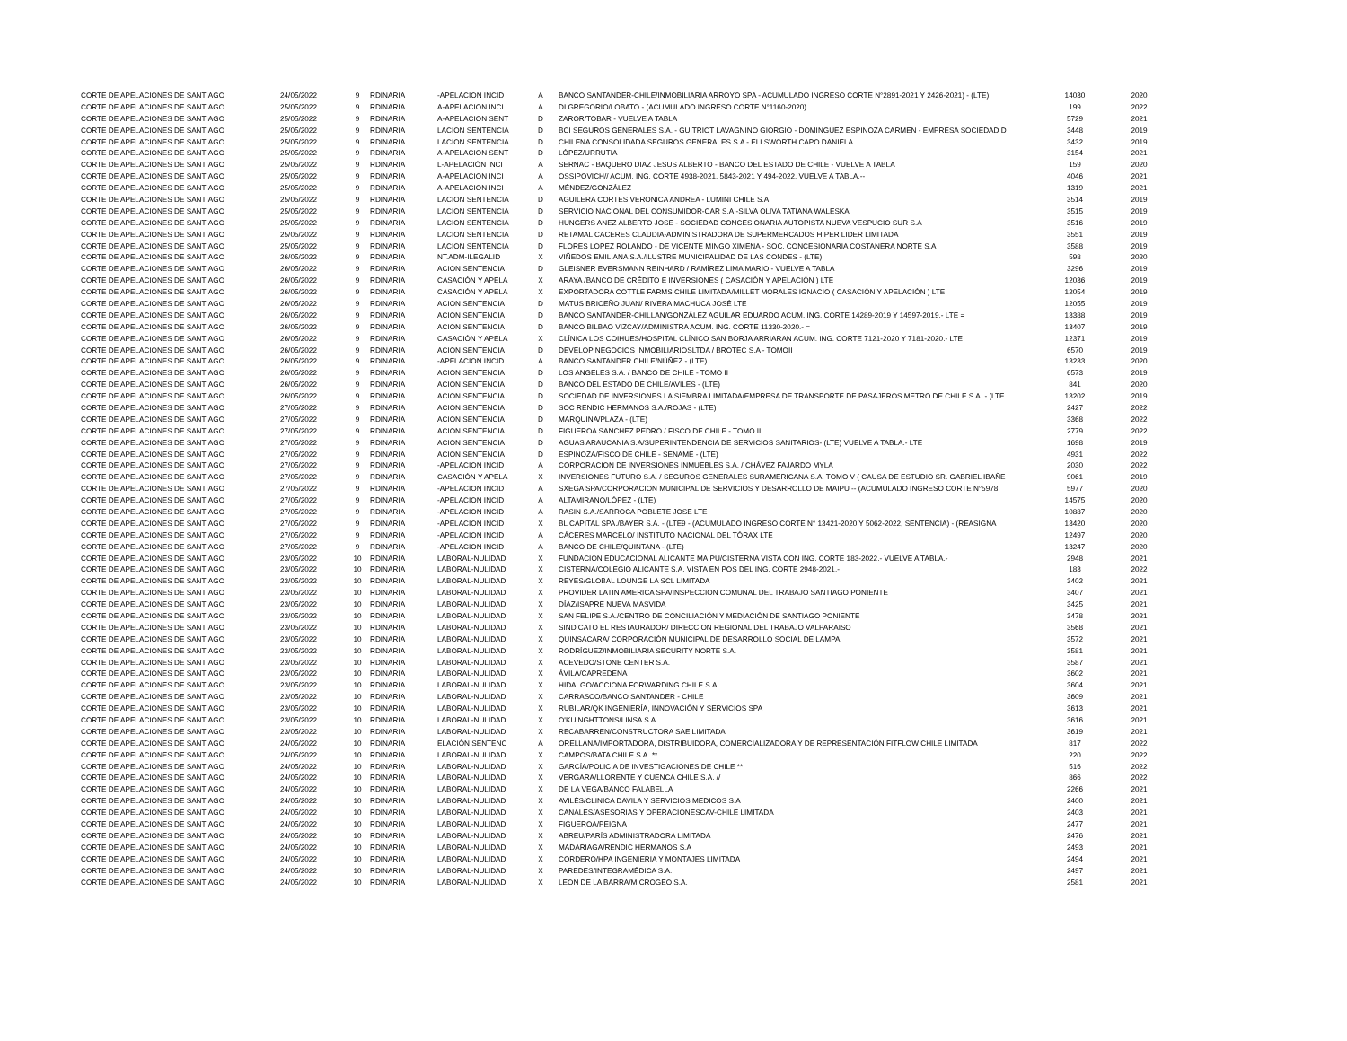| CORTE DE APELACIONES DE SANTIAGO | 24/05/2022 | 9 | RDINARIA | -APELACION INCID | A | BANCO SANTANDER-CHILE/INMOBILIARIA ARROYO SPA - ACUMULADO INGRESO CORTE N°2891-2021 Y 2426-2021) - (LTE) | 14030 | 2020 |
| CORTE DE APELACIONES DE SANTIAGO | 25/05/2022 | 9 | RDINARIA | A-APELACION INCI | A | DI GREGORIO/LOBATO - (ACUMULADO INGRESO CORTE N°1160-2020) | 199 | 2022 |
| CORTE DE APELACIONES DE SANTIAGO | 25/05/2022 | 9 | RDINARIA | A-APELACION SENT | D | ZAROR/TOBAR - VUELVE A TABLA | 5729 | 2021 |
| CORTE DE APELACIONES DE SANTIAGO | 25/05/2022 | 9 | RDINARIA | LACION SENTENCIA | D | BCI SEGUROS GENERALES S.A. - GUITRIOT LAVAGNINO GIORGIO - DOMINGUEZ ESPINOZA CARMEN - EMPRESA SOCIEDAD D | 3448 | 2019 |
| CORTE DE APELACIONES DE SANTIAGO | 25/05/2022 | 9 | RDINARIA | LACION SENTENCIA | D | CHILENA CONSOLIDADA SEGUROS GENERALES S.A - ELLSWORTH CAPO DANIELA | 3432 | 2019 |
| CORTE DE APELACIONES DE SANTIAGO | 25/05/2022 | 9 | RDINARIA | A-APELACION SENT | D | LÓPEZ/URRUTIA | 3154 | 2021 |
| CORTE DE APELACIONES DE SANTIAGO | 25/05/2022 | 9 | RDINARIA | L-APELACIÓN INCI | A | SERNAC - BAQUERO DIAZ JESUS ALBERTO - BANCO DEL ESTADO DE CHILE - VUELVE A TABLA | 159 | 2020 |
| CORTE DE APELACIONES DE SANTIAGO | 25/05/2022 | 9 | RDINARIA | A-APELACION INCI | A | OSSIPOVICH// ACUM. ING. CORTE 4938-2021, 5843-2021 Y 494-2022. VUELVE A TABLA.-- | 4046 | 2021 |
| CORTE DE APELACIONES DE SANTIAGO | 25/05/2022 | 9 | RDINARIA | A-APELACION INCI | A | MÉNDEZ/GONZÁLEZ | 1319 | 2021 |
| CORTE DE APELACIONES DE SANTIAGO | 25/05/2022 | 9 | RDINARIA | LACION SENTENCIA | D | AGUILERA CORTES VERONICA ANDREA - LUMINI CHILE S.A | 3514 | 2019 |
| CORTE DE APELACIONES DE SANTIAGO | 25/05/2022 | 9 | RDINARIA | LACION SENTENCIA | D | SERVICIO NACIONAL DEL CONSUMIDOR-CAR S.A.-SILVA OLIVA TATIANA WALESKA | 3515 | 2019 |
| CORTE DE APELACIONES DE SANTIAGO | 25/05/2022 | 9 | RDINARIA | LACION SENTENCIA | D | HUNGERS ANEZ ALBERTO JOSE - SOCIEDAD CONCESIONARIA AUTOPISTA NUEVA VESPUCIO SUR S.A | 3516 | 2019 |
| CORTE DE APELACIONES DE SANTIAGO | 25/05/2022 | 9 | RDINARIA | LACION SENTENCIA | D | RETAMAL CACERES CLAUDIA-ADMINISTRADORA DE SUPERMERCADOS HIPER LIDER LIMITADA | 3551 | 2019 |
| CORTE DE APELACIONES DE SANTIAGO | 25/05/2022 | 9 | RDINARIA | LACION SENTENCIA | D | FLORES LOPEZ ROLANDO - DE VICENTE MINGO XIMENA - SOC. CONCESIONARIA COSTANERA NORTE S.A | 3588 | 2019 |
| CORTE DE APELACIONES DE SANTIAGO | 26/05/2022 | 9 | RDINARIA | NT.ADM-ILEGALID | X | VIÑEDOS EMILIANA S.A./ILUSTRE MUNICIPALIDAD DE LAS CONDES - (LTE) | 598 | 2020 |
| CORTE DE APELACIONES DE SANTIAGO | 26/05/2022 | 9 | RDINARIA | ACION SENTENCIA | D | GLEISNER EVERSMANN REINHARD / RAMÍREZ LIMA MARIO - VUELVE A TABLA | 3296 | 2019 |
| CORTE DE APELACIONES DE SANTIAGO | 26/05/2022 | 9 | RDINARIA | CASACIÓN Y APELA | X | ARAYA /BANCO DE CRÉDITO E INVERSIONES ( CASACIÓN Y APELACIÓN ) LTE | 12036 | 2019 |
| CORTE DE APELACIONES DE SANTIAGO | 26/05/2022 | 9 | RDINARIA | CASACIÓN Y APELA | X | EXPORTADORA COTTLE FARMS CHILE LIMITADA/MILLET MORALES IGNACIO ( CASACIÓN Y APELACIÓN ) LTE | 12054 | 2019 |
| CORTE DE APELACIONES DE SANTIAGO | 26/05/2022 | 9 | RDINARIA | ACION SENTENCIA | D | MATUS BRICEÑO JUAN/ RIVERA MACHUCA JOSÉ LTE | 12055 | 2019 |
| CORTE DE APELACIONES DE SANTIAGO | 26/05/2022 | 9 | RDINARIA | ACION SENTENCIA | D | BANCO SANTANDER-CHILLAN/GONZÁLEZ AGUILAR EDUARDO ACUM. ING. CORTE 14289-2019 Y 14597-2019.- LTE = | 13388 | 2019 |
| CORTE DE APELACIONES DE SANTIAGO | 26/05/2022 | 9 | RDINARIA | ACION SENTENCIA | D | BANCO BILBAO VIZCAY/ADMINISTRA ACUM. ING. CORTE 11330-2020.- = | 13407 | 2019 |
| CORTE DE APELACIONES DE SANTIAGO | 26/05/2022 | 9 | RDINARIA | CASACIÓN Y APELA | X | CLÍNICA LOS COIHUES/HOSPITAL CLÍNICO SAN BORJA ARRIARAN ACUM. ING. CORTE 7121-2020 Y 7181-2020.- LTE | 12371 | 2019 |
| CORTE DE APELACIONES DE SANTIAGO | 26/05/2022 | 9 | RDINARIA | ACION SENTENCIA | D | DEVELOP NEGOCIOS INMOBILIARIOSLTDA / BROTEC S.A - TOMOII | 6570 | 2019 |
| CORTE DE APELACIONES DE SANTIAGO | 26/05/2022 | 9 | RDINARIA | -APELACION INCID | A | BANCO SANTANDER CHILE/NÚÑEZ - (LTE) | 13233 | 2020 |
| CORTE DE APELACIONES DE SANTIAGO | 26/05/2022 | 9 | RDINARIA | ACION SENTENCIA | D | LOS ANGELES S.A. / BANCO DE CHILE - TOMO II | 6573 | 2019 |
| CORTE DE APELACIONES DE SANTIAGO | 26/05/2022 | 9 | RDINARIA | ACION SENTENCIA | D | BANCO DEL ESTADO DE CHILE/AVILÉS - (LTE) | 841 | 2020 |
| CORTE DE APELACIONES DE SANTIAGO | 26/05/2022 | 9 | RDINARIA | ACION SENTENCIA | D | SOCIEDAD DE INVERSIONES LA SIEMBRA LIMITADA/EMPRESA DE TRANSPORTE DE PASAJEROS METRO DE CHILE S.A. - (LTE | 13202 | 2019 |
| CORTE DE APELACIONES DE SANTIAGO | 27/05/2022 | 9 | RDINARIA | ACION SENTENCIA | D | SOC RENDIC HERMANOS S.A./ROJAS - (LTE) | 2427 | 2022 |
| CORTE DE APELACIONES DE SANTIAGO | 27/05/2022 | 9 | RDINARIA | ACION SENTENCIA | D | MARQUINA/PLAZA - (LTE) | 3368 | 2022 |
| CORTE DE APELACIONES DE SANTIAGO | 27/05/2022 | 9 | RDINARIA | ACION SENTENCIA | D | FIGUEROA SANCHEZ PEDRO / FISCO DE CHILE - TOMO II | 2779 | 2022 |
| CORTE DE APELACIONES DE SANTIAGO | 27/05/2022 | 9 | RDINARIA | ACION SENTENCIA | D | AGUAS ARAUCANIA S.A/SUPERINTENDENCIA DE SERVICIOS SANITARIOS- (LTE) VUELVE A TABLA.- LTE | 1698 | 2019 |
| CORTE DE APELACIONES DE SANTIAGO | 27/05/2022 | 9 | RDINARIA | ACION SENTENCIA | D | ESPINOZA/FISCO DE CHILE - SENAME - (LTE) | 4931 | 2022 |
| CORTE DE APELACIONES DE SANTIAGO | 27/05/2022 | 9 | RDINARIA | -APELACION INCID | A | CORPORACION DE INVERSIONES INMUEBLES S.A. / CHÁVEZ FAJARDO MYLA | 2030 | 2022 |
| CORTE DE APELACIONES DE SANTIAGO | 27/05/2022 | 9 | RDINARIA | CASACIÓN Y APELA | X | INVERSIONES FUTURO S.A. / SEGUROS GENERALES SURAMERICANA S.A. TOMO V ( CAUSA DE ESTUDIO SR. GABRIEL IBAÑE | 9061 | 2019 |
| CORTE DE APELACIONES DE SANTIAGO | 27/05/2022 | 9 | RDINARIA | -APELACION INCID | A | SXEGA SPA/CORPORACION MUNICIPAL DE SERVICIOS Y DESARROLLO DE MAIPU -- (ACUMULADO INGRESO CORTE N°5978, | 5977 | 2020 |
| CORTE DE APELACIONES DE SANTIAGO | 27/05/2022 | 9 | RDINARIA | -APELACION INCID | A | ALTAMIRANO/LÓPEZ - (LTE) | 14575 | 2020 |
| CORTE DE APELACIONES DE SANTIAGO | 27/05/2022 | 9 | RDINARIA | -APELACION INCID | A | RASIN S.A./SARROCA POBLETE JOSE LTE | 10887 | 2020 |
| CORTE DE APELACIONES DE SANTIAGO | 27/05/2022 | 9 | RDINARIA | -APELACION INCID | X | BL CAPITAL SPA./BAYER S.A. - (LTE9 - (ACUMULADO INGRESO CORTE N° 13421-2020 Y 5062-2022, SENTENCIA) - (REASIGNA | 13420 | 2020 |
| CORTE DE APELACIONES DE SANTIAGO | 27/05/2022 | 9 | RDINARIA | -APELACION INCID | A | CÁCERES MARCELO/ INSTITUTO NACIONAL DEL TÓRAX LTE | 12497 | 2020 |
| CORTE DE APELACIONES DE SANTIAGO | 27/05/2022 | 9 | RDINARIA | -APELACION INCID | A | BANCO DE CHILE/QUINTANA - (LTE) | 13247 | 2020 |
| CORTE DE APELACIONES DE SANTIAGO | 23/05/2022 | 10 | RDINARIA | LABORAL-NULIDAD | X | FUNDACIÓN EDUCACIONAL ALICANTE MAIPÚ/CISTERNA VISTA CON ING. CORTE 183-2022.- VUELVE A TABLA.- | 2948 | 2021 |
| CORTE DE APELACIONES DE SANTIAGO | 23/05/2022 | 10 | RDINARIA | LABORAL-NULIDAD | X | CISTERNA/COLEGIO ALICANTE S.A. VISTA EN POS DEL ING. CORTE 2948-2021.- | 183 | 2022 |
| CORTE DE APELACIONES DE SANTIAGO | 23/05/2022 | 10 | RDINARIA | LABORAL-NULIDAD | X | REYES/GLOBAL LOUNGE LA SCL LIMITADA | 3402 | 2021 |
| CORTE DE APELACIONES DE SANTIAGO | 23/05/2022 | 10 | RDINARIA | LABORAL-NULIDAD | X | PROVIDER LATIN AMERICA SPA/INSPECCION COMUNAL DEL TRABAJO SANTIAGO PONIENTE | 3407 | 2021 |
| CORTE DE APELACIONES DE SANTIAGO | 23/05/2022 | 10 | RDINARIA | LABORAL-NULIDAD | X | DÍAZ/ISAPRE NUEVA MASVIDA | 3425 | 2021 |
| CORTE DE APELACIONES DE SANTIAGO | 23/05/2022 | 10 | RDINARIA | LABORAL-NULIDAD | X | SAN FELIPE S.A./CENTRO DE CONCILIACIÓN Y MEDIACIÓN DE SANTIAGO PONIENTE | 3478 | 2021 |
| CORTE DE APELACIONES DE SANTIAGO | 23/05/2022 | 10 | RDINARIA | LABORAL-NULIDAD | X | SINDICATO EL RESTAURADOR/ DIRECCION REGIONAL DEL TRABAJO VALPARAISO | 3568 | 2021 |
| CORTE DE APELACIONES DE SANTIAGO | 23/05/2022 | 10 | RDINARIA | LABORAL-NULIDAD | X | QUINSACARA/ CORPORACIÓN MUNICIPAL DE DESARROLLO SOCIAL DE LAMPA | 3572 | 2021 |
| CORTE DE APELACIONES DE SANTIAGO | 23/05/2022 | 10 | RDINARIA | LABORAL-NULIDAD | X | RODRÍGUEZ/INMOBILIARIA SECURITY NORTE S.A. | 3581 | 2021 |
| CORTE DE APELACIONES DE SANTIAGO | 23/05/2022 | 10 | RDINARIA | LABORAL-NULIDAD | X | ACEVEDO/STONE CENTER S.A. | 3587 | 2021 |
| CORTE DE APELACIONES DE SANTIAGO | 23/05/2022 | 10 | RDINARIA | LABORAL-NULIDAD | X | ÁVILA/CAPREDENA | 3602 | 2021 |
| CORTE DE APELACIONES DE SANTIAGO | 23/05/2022 | 10 | RDINARIA | LABORAL-NULIDAD | X | HIDALGO/ACCIONA FORWARDING CHILE S.A. | 3604 | 2021 |
| CORTE DE APELACIONES DE SANTIAGO | 23/05/2022 | 10 | RDINARIA | LABORAL-NULIDAD | X | CARRASCO/BANCO SANTANDER - CHILE | 3609 | 2021 |
| CORTE DE APELACIONES DE SANTIAGO | 23/05/2022 | 10 | RDINARIA | LABORAL-NULIDAD | X | RUBILAR/QK INGENIERÍA, INNOVACIÓN Y SERVICIOS SPA | 3613 | 2021 |
| CORTE DE APELACIONES DE SANTIAGO | 23/05/2022 | 10 | RDINARIA | LABORAL-NULIDAD | X | O'KUINGHTTONS/LINSA S.A. | 3616 | 2021 |
| CORTE DE APELACIONES DE SANTIAGO | 23/05/2022 | 10 | RDINARIA | LABORAL-NULIDAD | X | RECABARREN/CONSTRUCTORA SAE LIMITADA | 3619 | 2021 |
| CORTE DE APELACIONES DE SANTIAGO | 24/05/2022 | 10 | RDINARIA | ELACIÓN SENTENC | A | ORELLANA/IMPORTADORA, DISTRIBUIDORA, COMERCIALIZADORA Y DE REPRESENTACIÓN FITFLOW CHILE LIMITADA | 817 | 2022 |
| CORTE DE APELACIONES DE SANTIAGO | 24/05/2022 | 10 | RDINARIA | LABORAL-NULIDAD | X | CAMPOS/BATA CHILE S.A. ** | 220 | 2022 |
| CORTE DE APELACIONES DE SANTIAGO | 24/05/2022 | 10 | RDINARIA | LABORAL-NULIDAD | X | GARCÍA/POLICIA DE INVESTIGACIONES DE CHILE ** | 516 | 2022 |
| CORTE DE APELACIONES DE SANTIAGO | 24/05/2022 | 10 | RDINARIA | LABORAL-NULIDAD | X | VERGARA/LLORENTE Y CUENCA CHILE S.A. // | 866 | 2022 |
| CORTE DE APELACIONES DE SANTIAGO | 24/05/2022 | 10 | RDINARIA | LABORAL-NULIDAD | X | DE LA VEGA/BANCO FALABELLA | 2266 | 2021 |
| CORTE DE APELACIONES DE SANTIAGO | 24/05/2022 | 10 | RDINARIA | LABORAL-NULIDAD | X | AVILÉS/CLINICA DAVILA Y SERVICIOS MEDICOS S.A | 2400 | 2021 |
| CORTE DE APELACIONES DE SANTIAGO | 24/05/2022 | 10 | RDINARIA | LABORAL-NULIDAD | X | CANALES/ASESORIAS Y OPERACIONESCAV-CHILE LIMITADA | 2403 | 2021 |
| CORTE DE APELACIONES DE SANTIAGO | 24/05/2022 | 10 | RDINARIA | LABORAL-NULIDAD | X | FIGUEROA/PEIGNA | 2477 | 2021 |
| CORTE DE APELACIONES DE SANTIAGO | 24/05/2022 | 10 | RDINARIA | LABORAL-NULIDAD | X | ABREU/PARÍS ADMINISTRADORA LIMITADA | 2476 | 2021 |
| CORTE DE APELACIONES DE SANTIAGO | 24/05/2022 | 10 | RDINARIA | LABORAL-NULIDAD | X | MADARIAGA/RENDIC HERMANOS S.A | 2493 | 2021 |
| CORTE DE APELACIONES DE SANTIAGO | 24/05/2022 | 10 | RDINARIA | LABORAL-NULIDAD | X | CORDERO/HPA INGENIERIA Y MONTAJES LIMITADA | 2494 | 2021 |
| CORTE DE APELACIONES DE SANTIAGO | 24/05/2022 | 10 | RDINARIA | LABORAL-NULIDAD | X | PAREDES/INTEGRAMÉDICA S.A. | 2497 | 2021 |
| CORTE DE APELACIONES DE SANTIAGO | 24/05/2022 | 10 | RDINARIA | LABORAL-NULIDAD | X | LEÓN DE LA BARRA/MICROGEO S.A. | 2581 | 2021 |